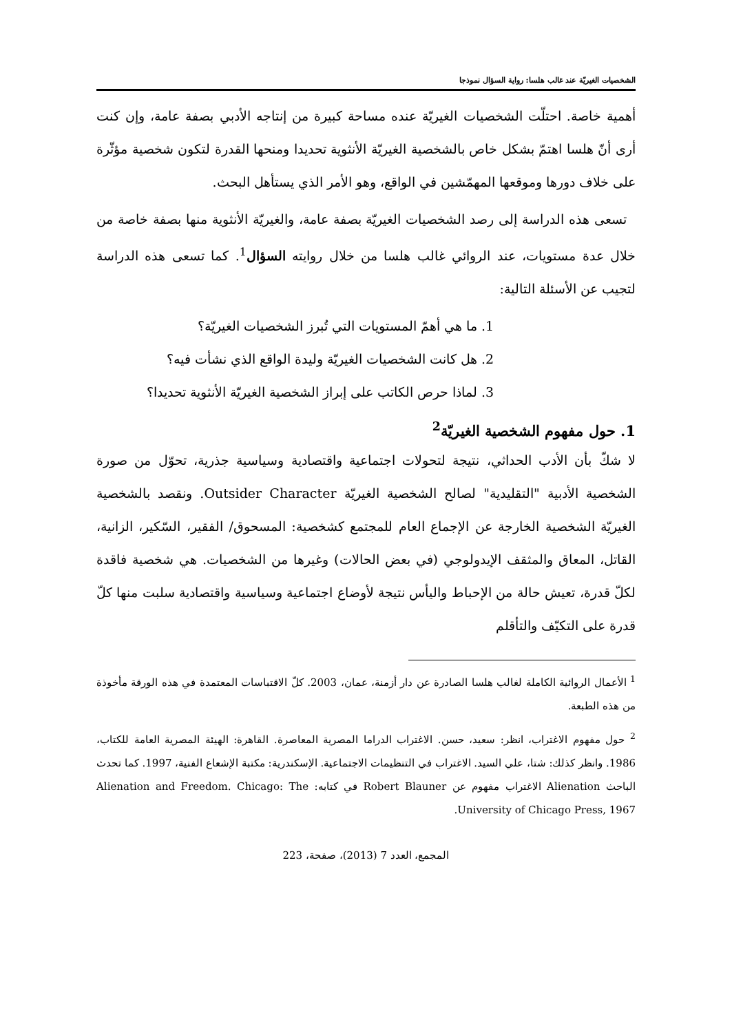الشخصيات الغيريّة عند غالب هلسا: رواية السؤال نموذجا
أهمية خاصة. احتلّت الشخصيات الغيريّة عنده مساحة كبيرة من إنتاجه الأدبي بصفة عامة، وإن كنت أرى أنّ هلسا اهتمّ بشكل خاص بالشخصية الغيريّة الأنثوية تحديدا ومنحها القدرة لتكون شخصية مؤثّرة على خلاف دورها وموقعها المهمّشين في الواقع، وهو الأمر الذي يستأهل البحث.
تسعى هذه الدراسة إلى رصد الشخصيات الغيريّة بصفة عامة، والغيريّة الأنثوية منها بصفة خاصة من خلال عدة مستويات، عند الروائي غالب هلسا من خلال روايته السؤال<sup>1</sup>. كما تسعى هذه الدراسة لتجيب عن الأسئلة التالية:
1. ما هي أهمّ المستويات التي تُبرز الشخصيات الغيريّة؟
2. هل كانت الشخصيات الغيريّة وليدة الواقع الذي نشأت فيه؟
3. لماذا حرص الكاتب على إبراز الشخصية الغيريّة الأنثوية تحديدا؟
1. حول مفهوم الشخصية الغيريّة<sup>2</sup>
لا شكّ بأن الأدب الحداثي، نتيجة لتحولات اجتماعية واقتصادية وسياسية جذرية، تحوّل من صورة الشخصية الأدبية "التقليدية" لصالح الشخصية الغيريّة Outsider Character. ونقصد بالشخصية الغيريّة الشخصية الخارجة عن الإجماع العام للمجتمع كشخصية: المسحوق/ الفقير، السّكير، الزانية، القاتل، المعاق والمثقف الإيدولوجي (في بعض الحالات) وغيرها من الشخصيات. هي شخصية فاقدة لكلّ قدرة، تعيش حالة من الإحباط واليأس نتيجة لأوضاع اجتماعية وسياسية واقتصادية سلبت منها كلّ قدرة على التكيّف والتأقلم
<sup>1</sup> الأعمال الروائية الكاملة لغالب هلسا الصادرة عن دار أزمنة، عمان، 2003. كلّ الاقتباسات المعتمدة في هذه الورقة مأخوذة من هذه الطبعة.
<sup>2</sup> حول مفهوم الاغتراب، انظر: سعيد، حسن. الاغتراب الدراما المصرية المعاصرة. القاهرة: الهيئة المصرية العامة للكتاب، 1986. وانظر كذلك: شتا، علي السيد. الاغتراب في التنظيمات الاجتماعية. الإسكندرية: مكتبة الإشعاع الفنية، 1997. كما تحدث الباحث Alienation الاغتراب مفهوم عن Robert Blauner في كتابه: Alienation and Freedom. Chicago: The University of Chicago Press, 1967.
المجمع، العدد 7 (2013)، صفحة، 223